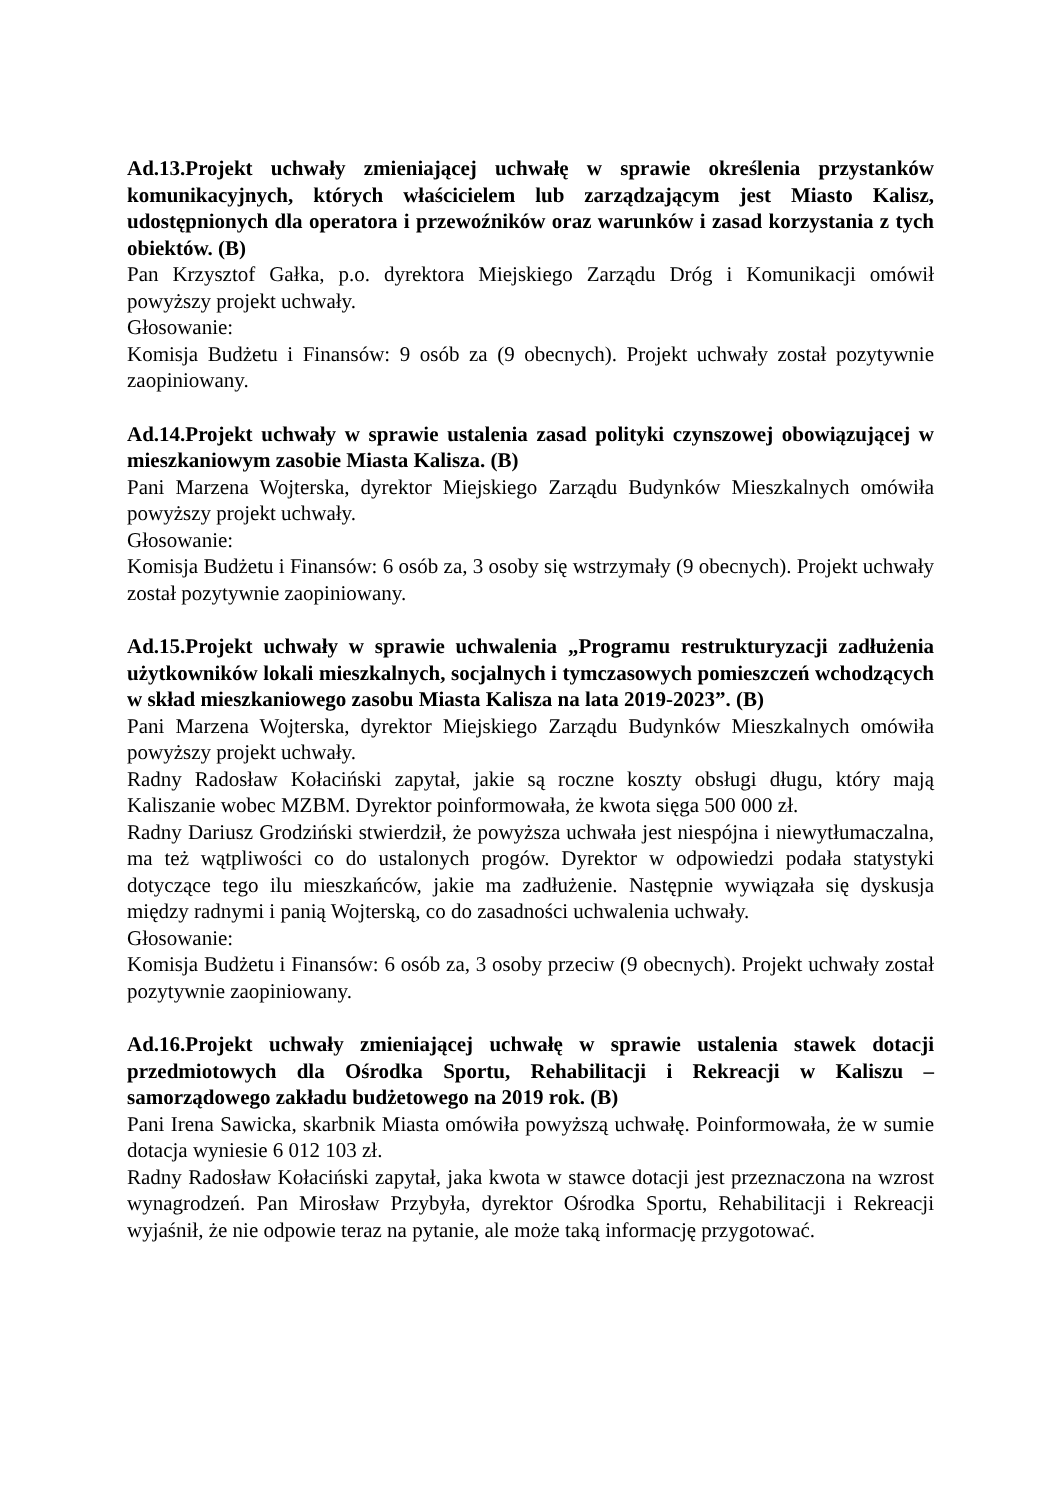Ad.13.Projekt uchwały zmieniającej uchwałę w sprawie określenia przystanków komunikacyjnych, których właścicielem lub zarządzającym jest Miasto Kalisz, udostępnionych dla operatora i przewoźników oraz warunków i zasad korzystania z tych obiektów. (B)
Pan Krzysztof Gałka, p.o. dyrektora Miejskiego Zarządu Dróg i Komunikacji omówił powyższy projekt uchwały.
Głosowanie:
Komisja Budżetu i Finansów: 9 osób za (9 obecnych). Projekt uchwały został pozytywnie zaopiniowany.
Ad.14.Projekt uchwały w sprawie ustalenia zasad polityki czynszowej obowiązującej w mieszkaniowym zasobie Miasta Kalisza. (B)
Pani Marzena Wojterska, dyrektor Miejskiego Zarządu Budynków Mieszkalnych omówiła powyższy projekt uchwały.
Głosowanie:
Komisja Budżetu i Finansów: 6 osób za, 3 osoby się wstrzymały (9 obecnych). Projekt uchwały został pozytywnie zaopiniowany.
Ad.15.Projekt uchwały w sprawie uchwalenia „Programu restrukturyzacji zadłużenia użytkowników lokali mieszkalnych, socjalnych i tymczasowych pomieszczeń wchodzących w skład mieszkaniowego zasobu Miasta Kalisza na lata 2019-2023”. (B)
Pani Marzena Wojterska, dyrektor Miejskiego Zarządu Budynków Mieszkalnych omówiła powyższy projekt uchwały.
Radny Radosław Kołaciński zapytał, jakie są roczne koszty obsługi długu, który mają Kaliszanie wobec MZBM. Dyrektor poinformowała, że kwota sięga 500 000 zł.
Radny Dariusz Grodziński stwierdził, że powyższa uchwała jest niespójna i niewytłumaczalna, ma też wątpliwości co do ustalonych progów. Dyrektor w odpowiedzi podała statystyki dotyczące tego ilu mieszkańców, jakie ma zadłużenie. Następnie wywiązała się dyskusja między radnymi i panią Wojterską, co do zasadności uchwalenia uchwały.
Głosowanie:
Komisja Budżetu i Finansów: 6 osób za, 3 osoby przeciw (9 obecnych). Projekt uchwały został pozytywnie zaopiniowany.
Ad.16.Projekt uchwały zmieniającej uchwałę w sprawie ustalenia stawek dotacji przedmiotowych dla Ośrodka Sportu, Rehabilitacji i Rekreacji w Kaliszu – samorządowego zakładu budżetowego na 2019 rok. (B)
Pani Irena Sawicka, skarbnik Miasta omówiła powyższą uchwałę. Poinformowała, że w sumie dotacja wyniesie 6 012 103 zł.
Radny Radosław Kołaciński zapytał, jaka kwota w stawce dotacji jest przeznaczona na wzrost wynagrodzeń. Pan Mirosław Przybyła, dyrektor Ośrodka Sportu, Rehabilitacji i Rekreacji wyjaśnił, że nie odpowie teraz na pytanie, ale może taką informację przygotować.